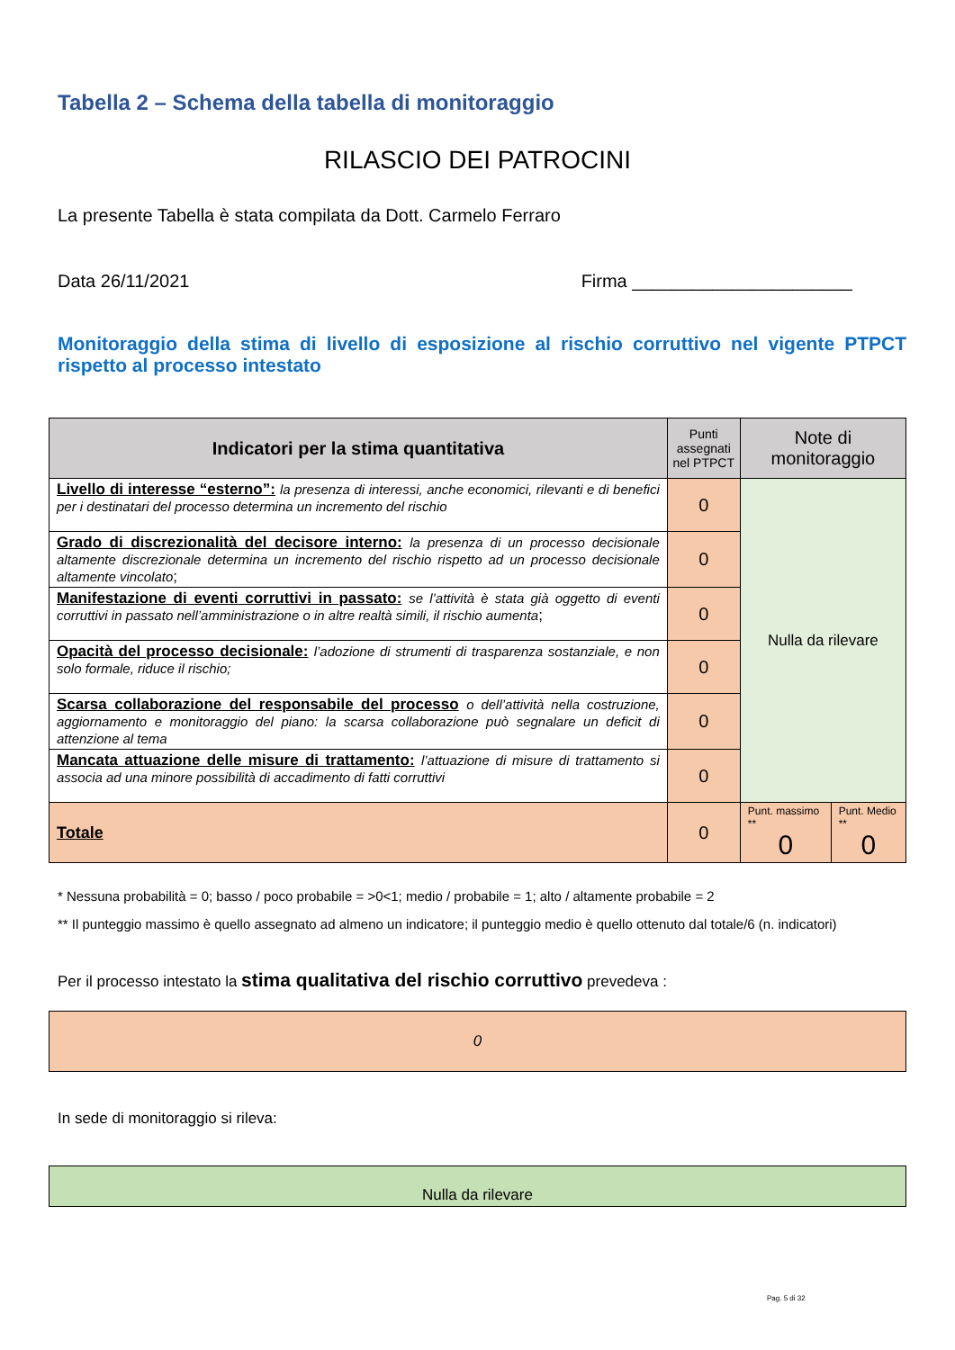Tabella 2 – Schema della tabella di monitoraggio
RILASCIO DEI PATROCINI
La presente Tabella è stata compilata da Dott. Carmelo Ferraro
Data 26/11/2021 Firma ______________________
Monitoraggio della stima di livello di esposizione al rischio corruttivo nel vigente PTPCT rispetto al processo intestato
| Indicatori per la stima quantitativa | Punti assegnati nel PTPCT | Note di monitoraggio | |
| --- | --- | --- | --- |
| Livello di interesse “esterno”: la presenza di interessi, anche economici, rilevanti e di benefici per i destinatari del processo determina un incremento del rischio | 0 | Nulla da rilevare | |
| Grado di discrezionalità del decisore interno: la presenza di un processo decisionale altamente discrezionale determina un incremento del rischio rispetto ad un processo decisionale altamente vincolato ; | 0 | | |
| Manifestazione di eventi corruttivi in passato: se l’attività è stata già oggetto di eventi corruttivi in passato nell’amministrazione o in altre realtà simili, il rischio aumenta ; | 0 | | |
| Opacità del processo decisionale: l’adozione di strumenti di trasparenza sostanziale, e non solo formale, riduce il rischio; | 0 | | |
| Scarsa collaborazione del responsabile del processo o dell’attività nella costruzione, aggiornamento e monitoraggio del piano: la scarsa collaborazione può segnalare un deficit di attenzione al tema | 0 | | |
| Mancata attuazione delle misure di trattamento: l’attuazione di misure di trattamento si associa ad una minore possibilità di accadimento di fatti corruttivi | 0 | | |
| Totale | 0 | Punt. massimo ** 0 | Punt. Medio ** 0 |
* Nessuna probabilità = 0; basso / poco probabile = >0<1; medio / probabile = 1; alto / altamente probabile = 2
** Il punteggio massimo è quello assegnato ad almeno un indicatore; il punteggio medio è quello ottenuto dal totale/6 (n. indicatori)
Per il processo intestato la stima qualitativa del rischio corruttivo prevedeva :
0
In sede di monitoraggio si rileva:
Nulla da rilevare
Pag. 5 di 32